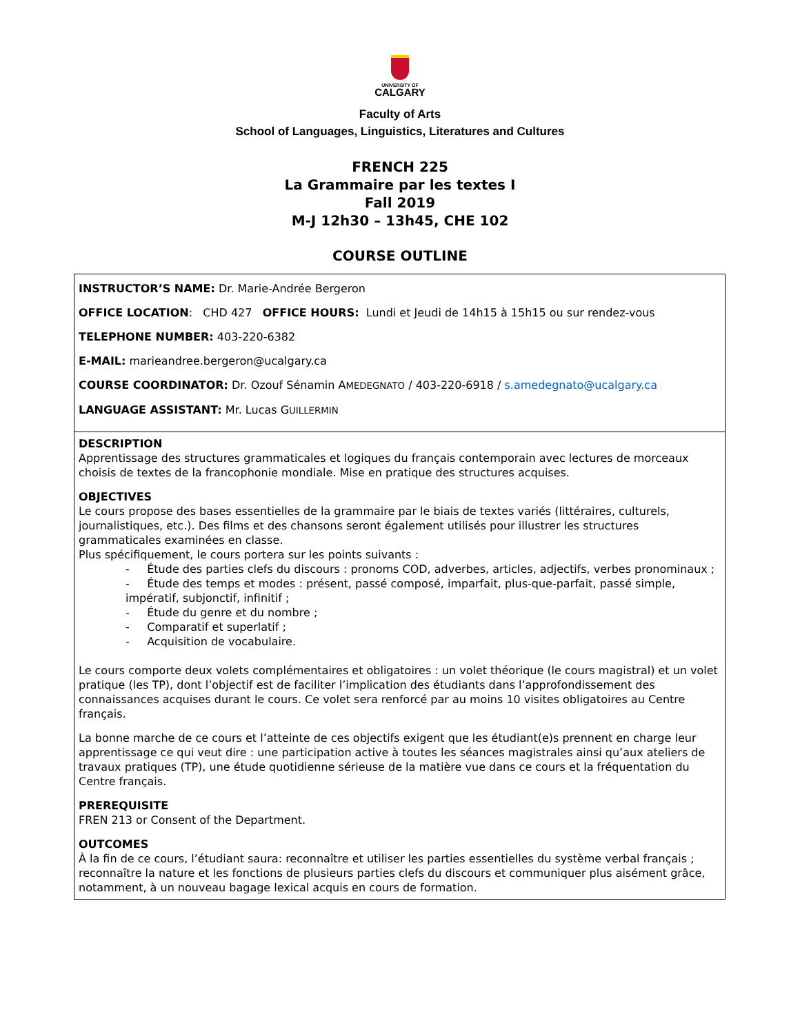UNIVERSITY OF
CALGARY
Faculty of Arts
School of Languages, Linguistics, Literatures and Cultures
FRENCH 225
La Grammaire par les textes I
Fall 2019
M-J 12h30 – 13h45, CHE 102
COURSE OUTLINE
| INSTRUCTOR’S NAME: Dr. Marie-Andrée Bergeron OFFICE LOCATION : CHD 427 OFFICE HOURS: Lundi et Jeudi de 14h15 à 15h15 ou sur rendez-vous TELEPHONE NUMBER: 403-220-6382 E-MAIL: marieandree.bergeron@ucalgary.ca COURSE COORDINATOR: Dr. Ozouf Sénamin A MEDEGNATO / 403-220-6918 / s.amedegnato@ucalgary.ca LANGUAGE ASSISTANT: Mr. Lucas G UILLERMIN |
| DESCRIPTION Apprentissage des structures grammaticales et logiques du français contemporain avec lectures de morceaux choisis de textes de la francophonie mondiale. Mise en pratique des structures acquises. OBJECTIVES Le cours propose des bases essentielles de la grammaire par le biais de textes variés (littéraires, culturels, journalistiques, etc.). Des films et des chansons seront également utilisés pour illustrer les structures grammaticales examinées en classe. Plus spécifiquement, le cours portera sur les points suivants : - Étude des parties clefs du discours : pronoms COD, adverbes, articles, adjectifs, verbes pronominaux ; - Étude des temps et modes : présent, passé composé, imparfait, plus-que-parfait, passé simple, impératif, subjonctif, infinitif ; - Étude du genre et du nombre ; - Comparatif et superlatif ; - Acquisition de vocabulaire. Le cours comporte deux volets complémentaires et obligatoires : un volet théorique (le cours magistral) et un volet pratique (les TP), dont l’objectif est de faciliter l’implication des étudiants dans l’approfondissement des connaissances acquises durant le cours. Ce volet sera renforcé par au moins 10 visites obligatoires au Centre français. La bonne marche de ce cours et l’atteinte de ces objectifs exigent que les étudiant(e)s prennent en charge leur apprentissage ce qui veut dire : une participation active à toutes les séances magistrales ainsi qu’aux ateliers de travaux pratiques (TP), une étude quotidienne sérieuse de la matière vue dans ce cours et la fréquentation du Centre français. PREREQUISITE FREN 213 or Consent of the Department. OUTCOMES À la fin de ce cours, l’étudiant saura: reconnaître et utiliser les parties essentielles du système verbal français ; reconnaître la nature et les fonctions de plusieurs parties clefs du discours et communiquer plus aisément grâce, notamment, à un nouveau bagage lexical acquis en cours de formation. |